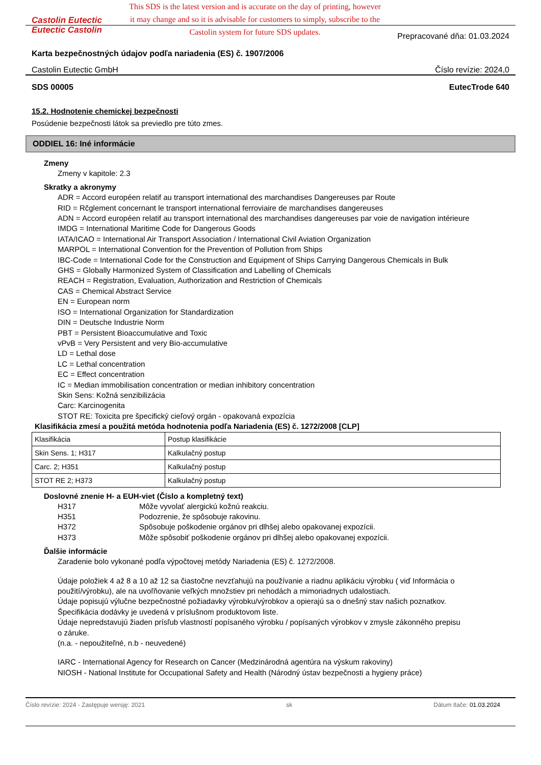Castolin Eutectic
Eutectic Castolin
This SDS is the latest version and is accurate on the day of printing, however it may change and so it is advisable for customers to simply, subscribe to the Castolin system for future SDS updates.
Prepracované dňa: 01.03.2024
Karta bezpečnostných údajov podľa nariadenia (ES) č. 1907/2006
Castolin Eutectic GmbH Číslo revízie: 2024,0
SDS 00005 EutecTrode 640
15.2. Hodnotenie chemickej bezpečnosti
Posúdenie bezpečnosti látok sa previedlo pre túto zmes.
ODDIEL 16: Iné informácie
Zmeny
Zmeny v kapitole: 2.3
Skratky a akronymy
ADR = Accord européen relatif au transport international des marchandises Dangereuses par Route
RID = Rčglement concernant le transport international ferroviaire de marchandises dangereuses
ADN = Accord européen relatif au transport international des marchandises dangereuses par voie de navigation intérieure
IMDG = International Maritime Code for Dangerous Goods
IATA/ICAO = International Air Transport Association / International Civil Aviation Organization
MARPOL = International Convention for the Prevention of Pollution from Ships
IBC-Code = International Code for the Construction and Equipment of Ships Carrying Dangerous Chemicals in Bulk
GHS = Globally Harmonized System of Classification and Labelling of Chemicals
REACH = Registration, Evaluation, Authorization and Restriction of Chemicals
CAS = Chemical Abstract Service
EN = European norm
ISO = International Organization for Standardization
DIN = Deutsche Industrie Norm
PBT = Persistent Bioaccumulative and Toxic
vPvB = Very Persistent and very Bio-accumulative
LD = Lethal dose
LC = Lethal concentration
EC = Effect concentration
IC = Median immobilisation concentration or median inhibitory concentration
Skin Sens: Kožná senzibilizácia
Carc: Karcinogenita
STOT RE: Toxicita pre špecifický cieľový orgán - opakovaná expozícia
Klasifikácia zmesí a použitá metóda hodnotenia podľa Nariadenia (ES) č. 1272/2008 [CLP]
| Klasifikácia | Postup klasifikácie |
| Skin Sens. 1; H317 | Kalkulačný postup |
| Carc. 2; H351 | Kalkulačný postup |
| STOT RE 2; H373 | Kalkulačný postup |
Doslovné znenie H- a EUH-viet (Číslo a kompletný text)
H317 Môže vyvolať alergickú kožnú reakciu.
H351 Podozrenie, že spôsobuje rakovinu.
H372 Spôsobuje poškodenie orgánov pri dlhšej alebo opakovanej expozícii.
H373 Môže spôsobiť poškodenie orgánov pri dlhšej alebo opakovanej expozícii.
Ďalšie informácie
Zaradenie bolo vykonané podľa výpočtovej metódy Nariadenia (ES) č. 1272/2008.
Údaje položiek 4 až 8 a 10 až 12 sa čiastočne nevzťahujú na používanie a riadnu aplikáciu výrobku ( viď Informácia o použití/výrobku), ale na uvoľňovanie veľkých množstiev pri nehodách a mimoriadnych udalostiach.
Údaje popisujú výlučne bezpečnostné požiadavky výrobku/výrobkov a opierajú sa o dnešný stav našich poznatkov.
Špecifikácia dodávky je uvedená v príslušnom produktovom liste.
Údaje nepredstavujú žiaden prísľub vlastností popísaného výrobku / popísaných výrobkov v zmysle zákonného prepisu o záruke.
(n.a. - nepoužiteľné, n.b - neuvedené)
IARC - International Agency for Research on Cancer (Medzinárodná agentúra na výskum rakoviny)
NIOSH - National Institute for Occupational Safety and Health (Národný ústav bezpečnosti a hygieny práce)
Číslo revízie: 2024 - Zastępuje wersję: 2021 sk Dátum tlače: 01.03.2024